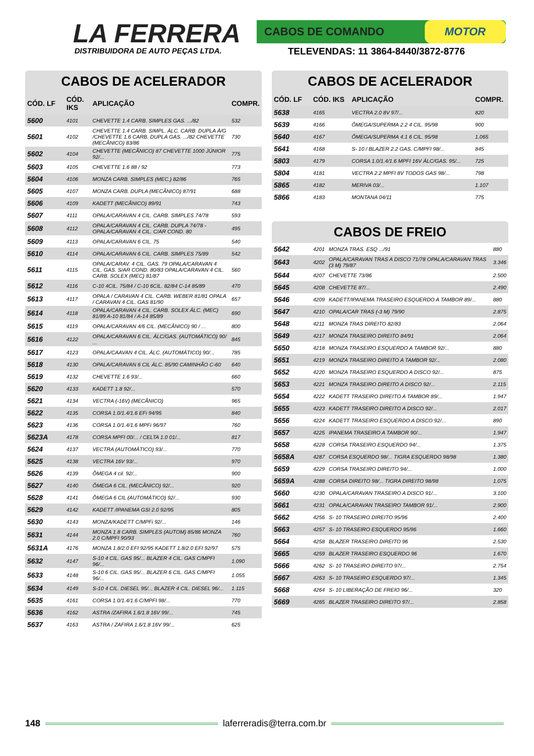LA FERRERA
DISTRIBUIDORA DE AUTO PEÇAS LTDA.
CABOS DE COMANDO MOTOR
TELEVENDAS: 11 3864-8440/3872-8776
CABOS DE ACELERADOR
| CÓD. LF | CÓD. IKS | APLICAÇÃO | COMPR. |
| --- | --- | --- | --- |
| 5600 | 4101 | CHEVETTE 1.4 CARB. SIMPLES GAS. .../82 | 532 |
| 5601 | 4102 | CHEVETTE 1.4 CARB. SIMPL. ÁLC. CARB. DUPLA Á/G /CHEVETTE 1.6 CARB. DUPLA GAS. .../82 CHEVETTE (MECÂNICO) 83/86 | 730 |
| 5602 | 4104 | CHEVETTE (MECÂNICO) 87 CHEVETTE 1000 JÚNIOR 92/... | 775 |
| 5603 | 4105 | CHEVETTE 1.6 88 / 92 | 773 |
| 5604 | 4106 | MONZA CARB. SIMPLES (MEC.) 82/86 | 765 |
| 5605 | 4107 | MONZA CARB. DUPLA (MECÂNICO) 87/91 | 688 |
| 5606 | 4109 | KADETT (MECÂNICO) 89/91 | 743 |
| 5607 | 4111 | OPALA/CARAVAN 4 CIL. CARB. SIMPLES 74/78 | 593 |
| 5608 | 4112 | OPALA/CARAVAN 4 CIL. CARB. DUPLA 74/78 - OPALA/CARAVAN 4 CIL. C/AR COND. 80 | 495 |
| 5609 | 4113 | OPALA/CARAVAN 6 CIL. 75 | 540 |
| 5610 | 4114 | OPALA/CARAVAN 6 CIL. CARB. SIMPLES 75/89 | 542 |
| 5611 | 4115 | OPALA/CARAV. 4 CIL. GAS. 79 OPALA/CARAVAN 4 CIL. GAS. S/AR COND. 80/83 OPALA/CARAVAN 4 CIL. CARB. SOLEX (MEC) 81/87 | 560 |
| 5612 | 4116 | C-10 4CIL. 75/84 / C-10 6CIL. 82/84 C-14 85/89 | 470 |
| 5613 | 4117 | OPALA / CARAVAN 4 CIL. CARB. WEBER 81/81 OPALA / CARAVAN 4 CIL. GAS 81/90 | 657 |
| 5614 | 4118 | OPALA/CARAVAN 4 CIL. CARB. SOLEX ÁLC. (MEC) 81/89 A-10 81/84 / A-14 85/89 | 690 |
| 5615 | 4119 | OPALA/CARAVAN 4/6 CIL. (MECÂNICO) 90 / ... | 800 |
| 5616 | 4122 | OPALA/CARAVAN 6 CIL. ÁLC/GAS. (AUTOMÁTICO) 90/ ... | 845 |
| 5617 | 4123 | OPALA/CAAVAN 4 CIL. ÁLC. (AUTOMÁTICO) 90/... | 785 |
| 5618 | 4130 | OPALA/CARAVAN 6 CIL ÁLC. 85/90 CAMINHÃO C-60 | 640 |
| 5619 | 4132 | CHEVETTE 1.6 93/... | 660 |
| 5620 | 4133 | KADETT 1.8 92/... | 570 |
| 5621 | 4134 | VECTRA (-16V) (MECÂNICO) | 965 |
| 5622 | 4135 | CORSA 1.0/1.4/1.6 EFi 94/95 | 840 |
| 5623 | 4136 | CORSA 1.0/1.4/1.6 MPFi 96/97 | 760 |
| 5623A | 4178 | CORSA MPFI 00/... / CELTA 1.0 01/... | 817 |
| 5624 | 4137 | VECTRA (AUTOMÁTICO) 93/... | 770 |
| 5625 | 4138 | VECTRA 16V 93/... | 970 |
| 5626 | 4139 | ÔMEGA 4 cil. 92/... | 900 |
| 5627 | 4140 | ÔMEGA 6 CIL. (MECÂNICO) 92/... | 920 |
| 5628 | 4141 | ÔMEGA 6 CIL (AUTOMÁTICO) 92/... | 930 |
| 5629 | 4142 | KADETT /IPANEMA GSI 2.0 92/95 | 805 |
| 5630 | 4143 | MONZA/KADETT C/MPFi 92/... | 146 |
| 5631 | 4144 | MONZA 1.8 CARB. SIMPLES (AUTOM) 85/86 MONZA 2.0 C/MPFI 90/93 | 760 |
| 5631A | 4176 | MONZA 1.8/2.0 EFI 92/95 KADETT 1.8/2.0 EFI 92/97 | 575 |
| 5632 | 4147 | S-10 4 CIL. GAS 95/... BLAZER 4 CIL. GAS C/MPFI 96/... | 1.090 |
| 5633 | 4148 | S-10 6 CIL. GAS 95/... BLAZER 6 CIL. GAS C/MPFI 96/... | 1.055 |
| 5634 | 4149 | S-10 4 CIL. DIESEL 95/... BLAZER 4 CIL. DIESEL 96/... | 1.115 |
| 5635 | 4161 | CORSA 1.0/1.4/1.6 C/MPFI 98/... | 770 |
| 5636 | 4162 | ASTRA /ZAFIRA 1.6/1.8 16V 99/... | 745 |
| 5637 | 4163 | ASTRA / ZAFIRA 1.6/1.8 16V 99/... | 625 |
CABOS DE ACELERADOR
| CÓD. LF | CÓD. IKS | APLICAÇÃO | COMPR. |
| --- | --- | --- | --- |
| 5638 | 4165 | VECTRA 2.0 8V 97/... | 820 |
| 5639 | 4166 | ÔMEGA/SUPERMA 2.2 4 CIL. 95/98 | 900 |
| 5640 | 4167 | ÔMEGA/SUPERMA 4.1 6 CIL. 95/98 | 1.065 |
| 5641 | 4168 | S- 10 / BLAZER 2.2 GAS. C/MPFI 98/... | 845 |
| 5803 | 4179 | CORSA 1.0/1.4/1.6 MPFI 16V ÁLC/GAS. 95/... | 725 |
| 5804 | 4181 | VECTRA 2.2 MPFI 8V TODOS GAS 98/... | 798 |
| 5865 | 4182 | MERIVA 03/... | 1.107 |
| 5866 | 4183 | MONTANA 04/11 | 775 |
CABOS DE FREIO
| 5642 | 4201 | MONZA TRAS. ESQ .../91 | 880 |
| 5643 | 4202 | OPALA/CARAVAN TRAS A DISCO 71/78 OPALA/CARAVAN TRAS (3 M) 79/87 | 3.346 |
| 5644 | 4207 | CHEVETTE 73/86 | 2.500 |
| 5645 | 4208 | CHEVETTE 87/... | 2.490 |
| 5646 | 4209 | KADETT/IPANEMA TRASEIRO ESQUERDO A TAMBOR 89/... | 880 |
| 5647 | 4210 | OPALA/CAR TRAS (-3 M) 79/90 | 2.875 |
| 5648 | 4211 | MONZA TRAS DIREITO 82/83 | 2.064 |
| 5649 | 4217 | MONZA TRASEIRO DIREITO 84/91 | 2.064 |
| 5650 | 4218 | MONZA TRASEIRO ESQUERDO A TAMBOR 92/... | 880 |
| 5651 | 4219 | MONZA TRASEIRO DIREITO A TAMBOR 92/... | 2.080 |
| 5652 | 4220 | MONZA TRASEIRO ESQUERDO A DISCO 92/... | 875 |
| 5653 | 4221 | MONZA TRASEIRO DIREITO A DISCO 92/... | 2.115 |
| 5654 | 4222 | KADETT TRASEIRO DIREITO A TAMBOR 89/... | 1.947 |
| 5655 | 4223 | KADETT TRASEIRO DIREITO A DISCO 92/... | 2.017 |
| 5656 | 4224 | KADETT TRASEIRO ESQUERDO A DISCO 92/... | 890 |
| 5657 | 4225 | IPANEMA TRASEIRO A TAMBOR 90/... | 1.947 |
| 5658 | 4228 | CORSA TRASEIRO ESQUERDO 94/... | 1.375 |
| 5658A | 4287 | CORSA ESQUERDO 98/... TIGRA ESQUERDO 98/98 | 1.380 |
| 5659 | 4229 | CORSA TRASEIRO DIREITO 94/... | 1.000 |
| 5659A | 4288 | CORSA DIREITO 98/... TIGRA DIREITO 98/98 | 1.075 |
| 5660 | 4230 | OPALA/CARAVAN TRASEIRO A DISCO 91/... | 3.100 |
| 5661 | 4231 | OPALA/CARAVAN TRASEIRO TAMBOR 91/... | 2.900 |
| 5662 | 4256 | S- 10 TRASEIRO DIREITO 95/96 | 2.400 |
| 5663 | 4257 | S- 10 TRASEIRO ESQUERDO 95/96 | 1.660 |
| 5664 | 4258 | BLAZER TRASEIRO DIREITO 96 | 2.530 |
| 5665 | 4259 | BLAZER TRASEIRO ESQUERDO 96 | 1.670 |
| 5666 | 4262 | S- 10 TRASEIRO DIREITO 97/... | 2.754 |
| 5667 | 4263 | S- 10 TRASEIRO ESQUERDO 97/... | 1.345 |
| 5668 | 4264 | S- 10 LIBERAÇÃO DE FREIO 96/... | 320 |
| 5669 | 4265 | BLAZER TRASEIRO DIREITO 97/... | 2.858 |
148 laferreradis@terra.com.br